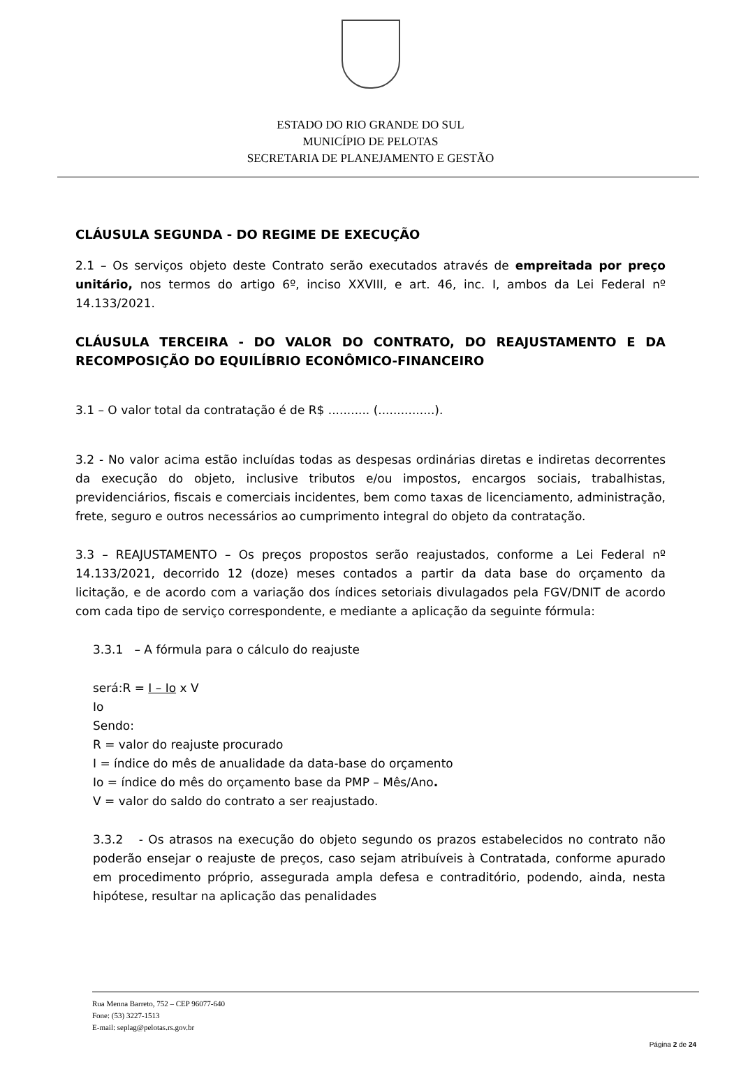ESTADO DO RIO GRANDE DO SUL
MUNICÍPIO DE PELOTAS
SECRETARIA DE PLANEJAMENTO E GESTÃO
CLÁUSULA SEGUNDA - DO REGIME DE EXECUÇÃO
2.1 – Os serviços objeto deste Contrato serão executados através de empreitada por preço unitário, nos termos do artigo 6º, inciso XXVIII, e art. 46, inc. I, ambos da Lei Federal nº 14.133/2021.
CLÁUSULA TERCEIRA - DO VALOR DO CONTRATO, DO REAJUSTAMENTO E DA RECOMPOSIÇÃO DO EQUILÍBRIO ECONÔMICO-FINANCEIRO
3.1 – O valor total da contratação é de R$ ........... (...............).
3.2 - No valor acima estão incluídas todas as despesas ordinárias diretas e indiretas decorrentes da execução do objeto, inclusive tributos e/ou impostos, encargos sociais, trabalhistas, previdenciários, fiscais e comerciais incidentes, bem como taxas de licenciamento, administração, frete, seguro e outros necessários ao cumprimento integral do objeto da contratação.
3.3 – REAJUSTAMENTO – Os preços propostos serão reajustados, conforme a Lei Federal nº 14.133/2021, decorrido 12 (doze) meses contados a partir da data base do orçamento da licitação, e de acordo com a variação dos índices setoriais divulagados pela FGV/DNIT de acordo com cada tipo de serviço correspondente, e mediante a aplicação da seguinte fórmula:
3.3.1 – A fórmula para o cálculo do reajuste
será:R = I – Io x V
Io
Sendo:
R = valor do reajuste procurado
I = índice do mês de anualidade da data-base do orçamento
Io = índice do mês do orçamento base da PMP – Mês/Ano.
V = valor do saldo do contrato a ser reajustado.
3.3.2 - Os atrasos na execução do objeto segundo os prazos estabelecidos no contrato não poderão ensejar o reajuste de preços, caso sejam atribuíveis à Contratada, conforme apurado em procedimento próprio, assegurada ampla defesa e contraditório, podendo, ainda, nesta hipótese, resultar na aplicação das penalidades
Rua Menna Barreto, 752 – CEP 96077-640
Fone: (53) 3227-1513
E-mail: seplag@pelotas.rs.gov.br
Página 2 de 24